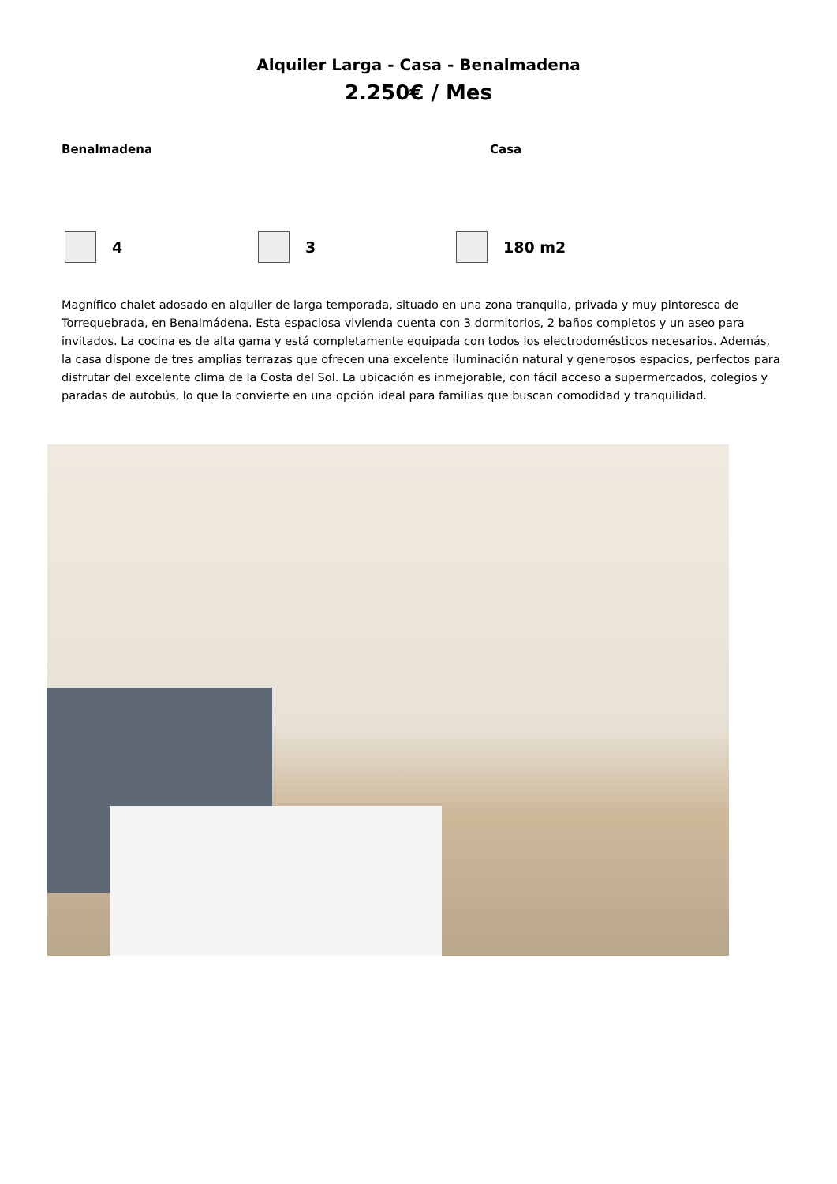Alquiler Larga - Casa - Benalmadena
2.250€ / Mes
Benalmadena Casa
4 3 180 m2
Magnífico chalet adosado en alquiler de larga temporada, situado en una zona tranquila, privada y muy pintoresca de Torrequebrada, en Benalmádena. Esta espaciosa vivienda cuenta con 3 dormitorios, 2 baños completos y un aseo para invitados. La cocina es de alta gama y está completamente equipada con todos los electrodomésticos necesarios. Además, la casa dispone de tres amplias terrazas que ofrecen una excelente iluminación natural y generosos espacios, perfectos para disfrutar del excelente clima de la Costa del Sol. La ubicación es inmejorable, con fácil acceso a supermercados, colegios y paradas de autobús, lo que la convierte en una opción ideal para familias que buscan comodidad y tranquilidad.